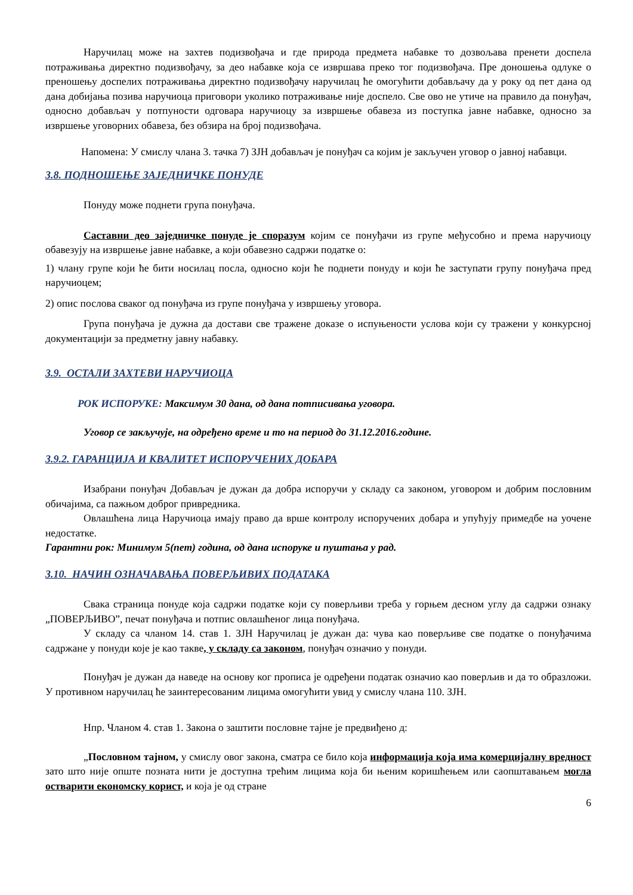Наручилац може на захтев подизвођача и где природа предмета набавке то дозвољава пренети доспела потраживања директно подизвођачу, за део набавке која се извршава преко тог подизвођача. Пре доношења одлуке о преношењу доспелих потраживања директно подизвођачу наручилац ће омогућити добављачу да у року од пет дана од дана добијања позива наручиоца приговори уколико потраживање није доспело. Све ово не утиче на правило да понуђач, односно добављач у потпуности одговара наручиоцу за извршење обавеза из поступка јавне набавке, односно за извршење уговорних обавеза, без обзира на број подизвођача.
Напомена: У смислу члана 3. тачка 7) ЗЈН добављач је понуђач са којим је закључен уговор о јавној набавци.
3.8. ПОДНОШЕЊЕ ЗАЈЕДНИЧКЕ ПОНУДЕ
Понуду може поднети група понуђача.
Саставни део заједничке понуде је споразум којим се понуђачи из групе међусобно и према наручиоцу обавезују на извршење јавне набавке, а који обавезно садржи податке о:
1) члану групе који ће бити носилац посла, односно који ће поднети понуду и који ће заступати групу понуђача пред наручиоцем;
2) опис послова сваког од понуђача из групе понуђача у извршењу уговора.
Група понуђача је дужна да достави све тражене доказе о испуњености услова који су тражени у конкурсној документацији за предметну јавну набавку.
3.9. ОСТАЛИ ЗАХТЕВИ НАРУЧИОЦА
РОК ИСПОРУКЕ: Максимум 30 дана, од дана потписивања уговора.
Уговор се закључује, на одређено време и то на период до 31.12.2016.године.
3.9.2. ГАРАНЦИЈА И КВАЛИТЕТ ИСПОРУЧЕНИХ ДОБАРА
Изабрани понуђач Добављач је дужан да добра испоручи у складу са законом, уговором и добрим пословним обичајима, са пажњом доброг привредника.
Овлашћена лица Наручиоца имају право да врше контролу испоручених добара и упућују примедбе на уочене недостатке.
Гарантни рок: Минимум 5(пет) година, од дана испоруке и пуштања у рад.
3.10. НАЧИН ОЗНАЧАВАЊА ПОВЕРЉИВИХ ПОДАТАКА
Свака страница понуде која садржи податке који су поверљиви треба у горњем десном углу да садржи ознаку „ПОВЕРЉИВО”, печат понуђача и потпис овлашћеног лица понуђача.
У складу са чланом 14. став 1. ЗЈН Наручилац је дужан да: чува као поверљиве све податке о понуђачима садржане у понуди које је као такве, у складу са законом, понуђач означио у понуди.
Понуђач је дужан да наведе на основу ког прописа је одређени податак означио као поверљив и да то образложи. У противном наручилац ће заинтересованим лицима омогућити увид у смислу члана 110. ЗЈН.
Нпр. Чланом 4. став 1. Закона о заштити пословне тајне је предвиђено д:
„Пословном тајном, у смислу овог закона, сматра се било која информација која има комерцијалну вредност зато што није опште позната нити је доступна трећим лицима која би њеним коришћењем или саопштавањем могла остварити економску корист, и која је од стране
6